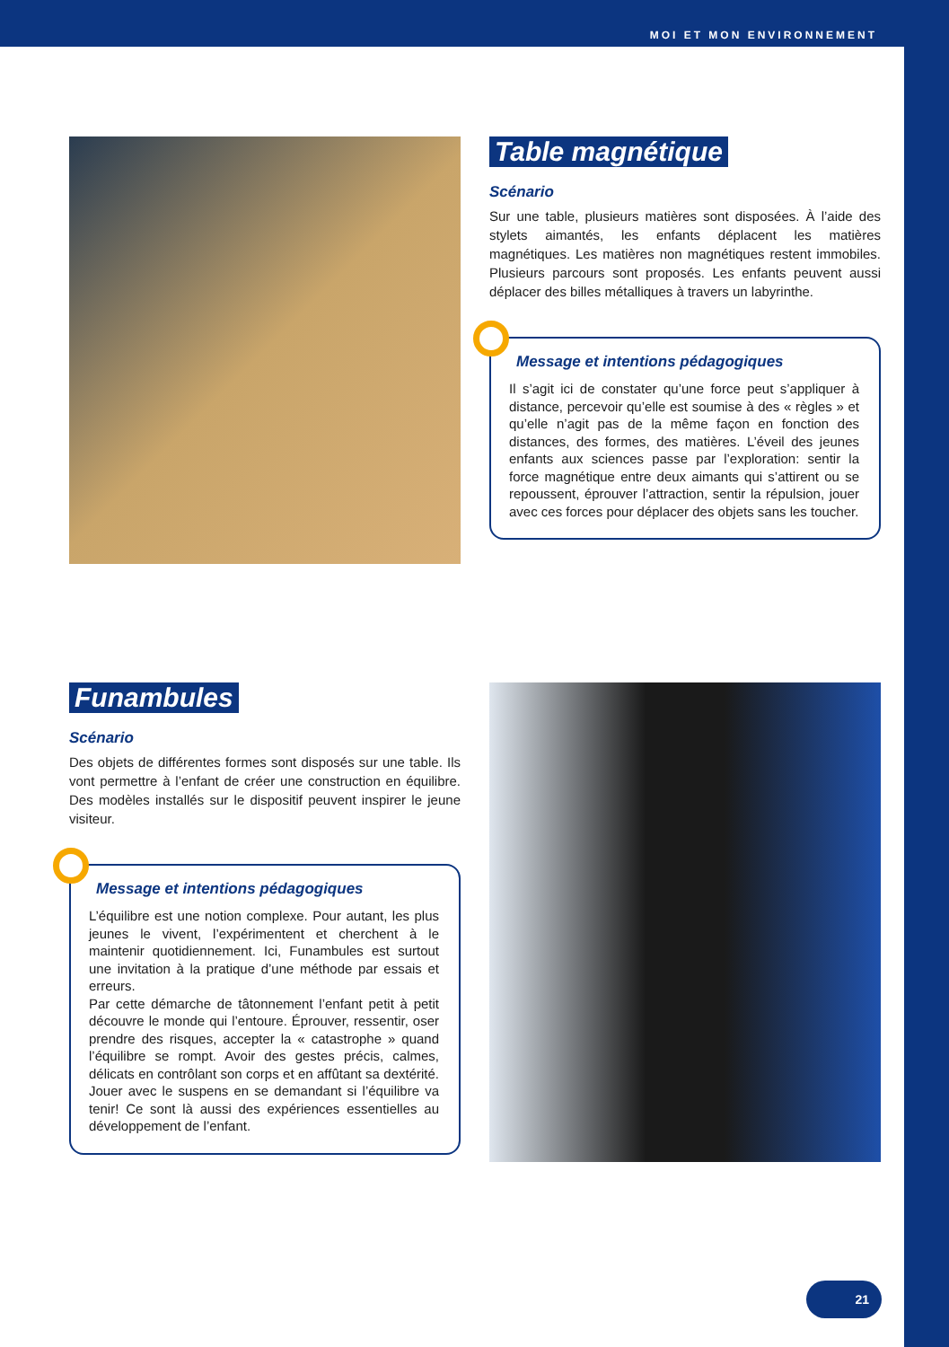MOI ET MON ENVIRONNEMENT
Table magnétique
Scénario
Sur une table, plusieurs matières sont disposées. À l’aide des stylets aimantés, les enfants déplacent les matières magnétiques. Les matières non magnétiques restent immobiles. Plusieurs parcours sont proposés. Les enfants peuvent aussi déplacer des billes métalliques à travers un labyrinthe.
Message et intentions pédagogiques
Il s’agit ici de constater qu’une force peut s’appliquer à distance, percevoir qu’elle est soumise à des « règles » et qu’elle n’agit pas de la même façon en fonction des distances, des formes, des matières. L’éveil des jeunes enfants aux sciences passe par l’exploration: sentir la force magnétique entre deux aimants qui s’attirent ou se repoussent, éprouver l’attraction, sentir la répulsion, jouer avec ces forces pour déplacer des objets sans les toucher.
Funambules
Scénario
Des objets de différentes formes sont disposés sur une table. Ils vont permettre à l’enfant de créer une construction en équilibre. Des modèles installés sur le dispositif peuvent inspirer le jeune visiteur.
Message et intentions pédagogiques
L’équilibre est une notion complexe. Pour autant, les plus jeunes le vivent, l’expérimentent et cherchent à le maintenir quotidiennement. Ici, Funambules est surtout une invitation à la pratique d’une méthode par essais et erreurs.
Par cette démarche de tâtonnement l’enfant petit à petit découvre le monde qui l’entoure. Éprouver, ressentir, oser prendre des risques, accepter la « catastrophe » quand l’équilibre se rompt. Avoir des gestes précis, calmes, délicats en contrôlant son corps et en affûtant sa dextérité. Jouer avec le suspens en se demandant si l’équilibre va tenir! Ce sont là aussi des expériences essentielles au développement de l’enfant.
21